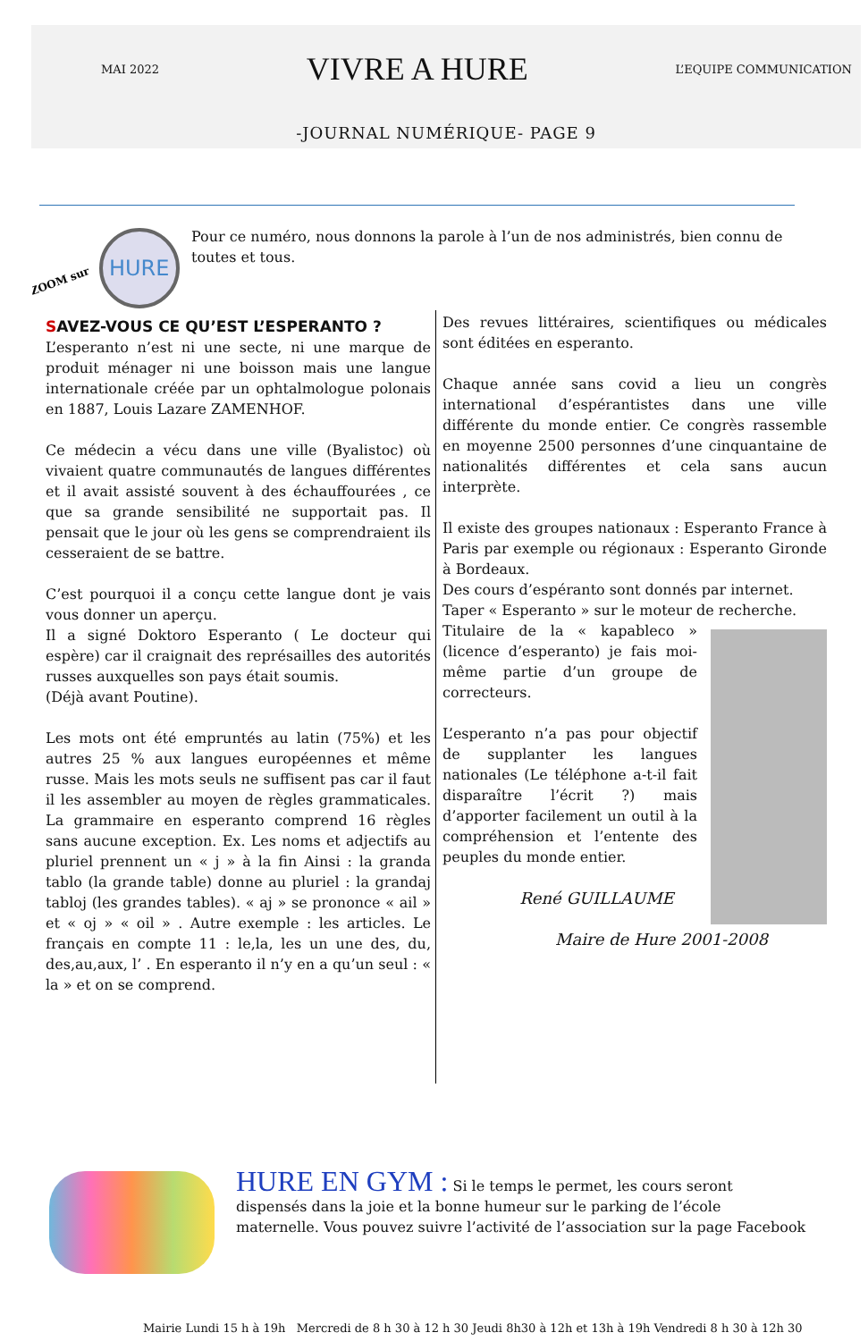MAI 2022
VIVRE A HURE
L’EQUIPE COMMUNICATION
-JOURNAL NUMÉRIQUE- PAGE 9
HURE
ZOOM sur
Pour ce numéro, nous donnons la parole à l’un de nos administrés, bien connu de toutes et tous.
SAVEZ-VOUS CE QU’EST L’ESPERANTO ?
L’esperanto n’est ni une secte, ni une marque de produit ménager ni une boisson mais une langue internationale créée par un ophtalmologue polonais en 1887, Louis Lazare ZAMENHOF.
Ce médecin a vécu dans une ville (Byalistoc) où vivaient quatre communautés de langues différentes et il avait assisté souvent à des échauffourées , ce que sa grande sensibilité ne supportait pas. Il pensait que le jour où les gens se comprendraient ils cesseraient de se battre.
C’est pourquoi il a conçu cette langue dont je vais vous donner un aperçu.
Il a signé Doktoro Esperanto ( Le docteur qui espère) car il craignait des représailles des autorités russes auxquelles son pays était soumis.
(Déjà avant Poutine).
Les mots ont été empruntés au latin (75%) et les autres 25 % aux langues européennes et même russe. Mais les mots seuls ne suffisent pas car il faut il les assembler au moyen de règles grammaticales. La grammaire en esperanto comprend 16 règles sans aucune exception. Ex. Les noms et adjectifs au pluriel prennent un « j » à la fin Ainsi : la granda tablo (la grande table) donne au pluriel : la grandaj tabloj (les grandes tables). « aj » se prononce « ail » et « oj » « oil » . Autre exemple : les articles. Le français en compte 11 : le,la, les un une des, du, des,au,aux, l’ . En esperanto il n’y en a qu’un seul : « la » et on se comprend.
Des revues littéraires, scientifiques ou médicales sont éditées en esperanto.
Chaque année sans covid a lieu un congrès international d’espérantistes dans une ville différente du monde entier. Ce congrès rassemble en moyenne 2500 personnes d’une cinquantaine de nationalités différentes et cela sans aucun interprète.
Il existe des groupes nationaux : Esperanto France à Paris par exemple ou régionaux : Esperanto Gironde à Bordeaux.
Des cours d’espéranto sont donnés par internet.
Taper « Esperanto » sur le moteur de recherche.
Titulaire de la « kapableco » (licence d’esperanto) je fais moi-même partie d’un groupe de correcteurs.
L’esperanto n’a pas pour objectif de supplanter les langues nationales (Le téléphone a-t-il fait disparaître l’écrit ?) mais d’apporter facilement un outil à la compréhension et l’entente des peuples du monde entier.
René GUILLAUME
Maire de Hure 2001-2008
HURE EN GYM : Si le temps le permet, les cours seront dispensés dans la joie et la bonne humeur sur le parking de l’école maternelle. Vous pouvez suivre l’activité de l’association sur la page Facebook
Mairie Lundi 15 h à 19h Mercredi de 8 h 30 à 12 h 30 Jeudi 8h30 à 12h et 13h à 19h Vendredi 8 h 30 à 12h 30